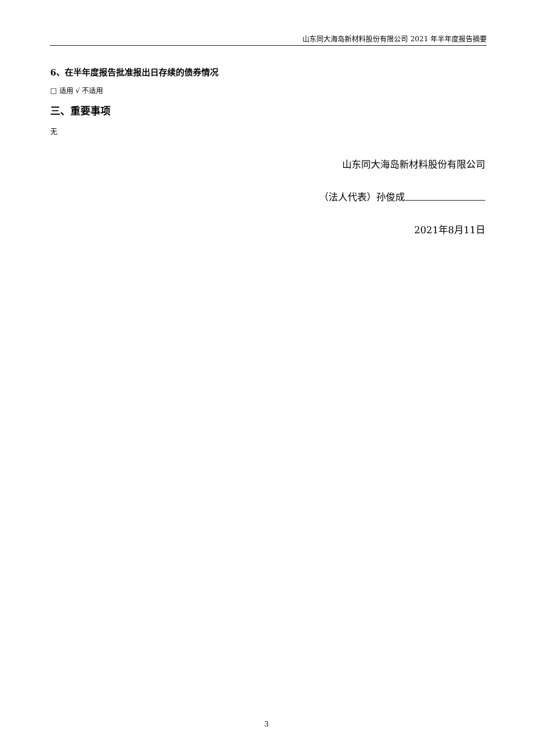山东同大海岛新材料股份有限公司 2021 年半年度报告摘要
6、在半年度报告批准报出日存续的债券情况
□ 适用 √ 不适用
三、重要事项
无
山东同大海岛新材料股份有限公司
（法人代表）孙俊成
2021年8月11日
3